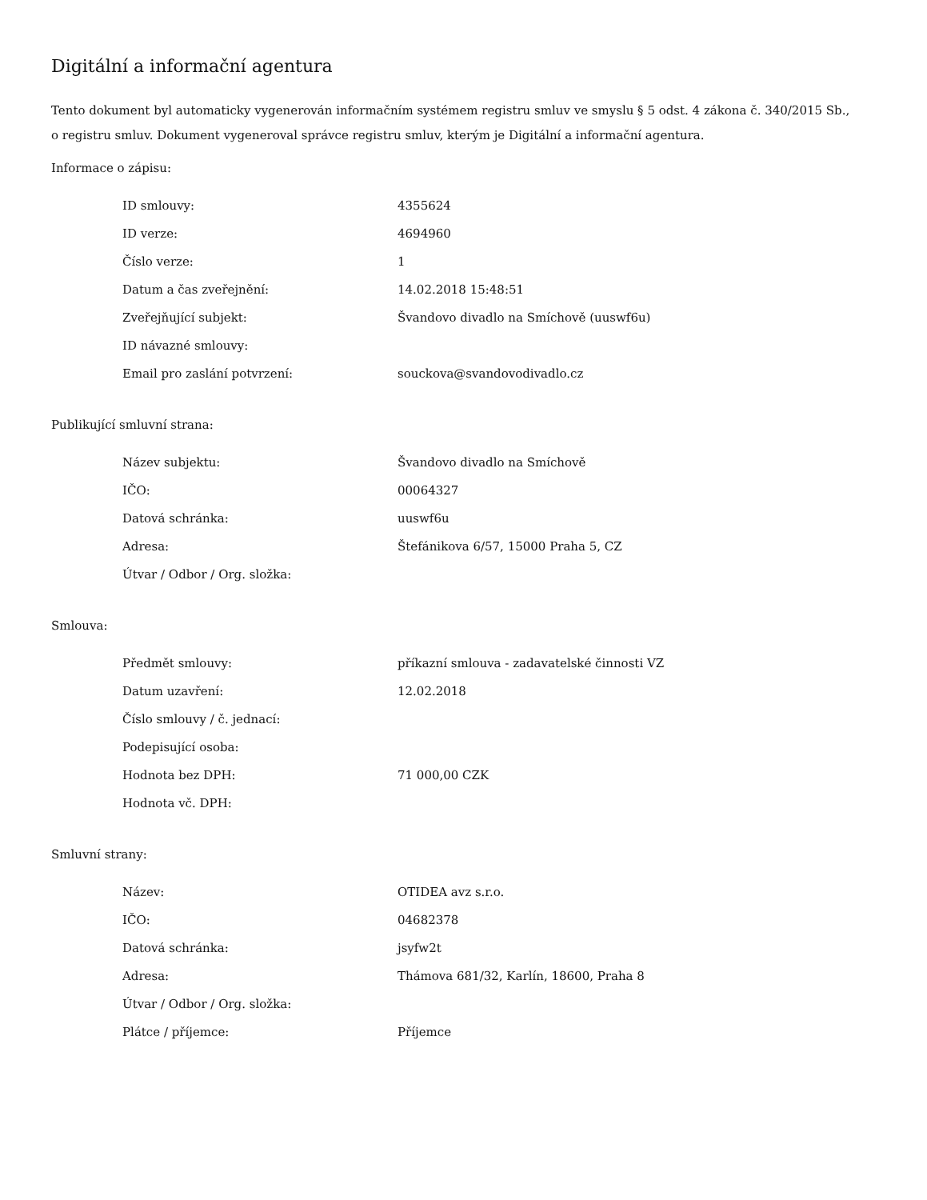Digitální a informační agentura
Tento dokument byl automaticky vygenerován informačním systémem registru smluv ve smyslu § 5 odst. 4 zákona č. 340/2015 Sb., o registru smluv. Dokument vygeneroval správce registru smluv, kterým je Digitální a informační agentura.
Informace o zápisu:
| ID smlouvy: | 4355624 |
| ID verze: | 4694960 |
| Číslo verze: | 1 |
| Datum a čas zveřejnění: | 14.02.2018 15:48:51 |
| Zveřejňující subjekt: | Švandovo divadlo na Smíchově (uuswf6u) |
| ID návazné smlouvy: | |
| Email pro zaslání potvrzení: | souckova@svandovodivadlo.cz |
Publikující smluvní strana:
| Název subjektu: | Švandovo divadlo na Smíchově |
| IČO: | 00064327 |
| Datová schránka: | uuswf6u |
| Adresa: | Štefánikova 6/57, 15000 Praha 5, CZ |
| Útvar / Odbor / Org. složka: | |
Smlouva:
| Předmět smlouvy: | příkazní smlouva - zadavatelské činnosti VZ |
| Datum uzavření: | 12.02.2018 |
| Číslo smlouvy / č. jednací: | |
| Podepisující osoba: | |
| Hodnota bez DPH: | 71 000,00 CZK |
| Hodnota vč. DPH: | |
Smluvní strany:
| Název: | OTIDEA avz s.r.o. |
| IČO: | 04682378 |
| Datová schránka: | jsyfw2t |
| Adresa: | Thámova 681/32, Karlín, 18600, Praha 8 |
| Útvar / Odbor / Org. složka: | |
| Plátce / příjemce: | Příjemce |